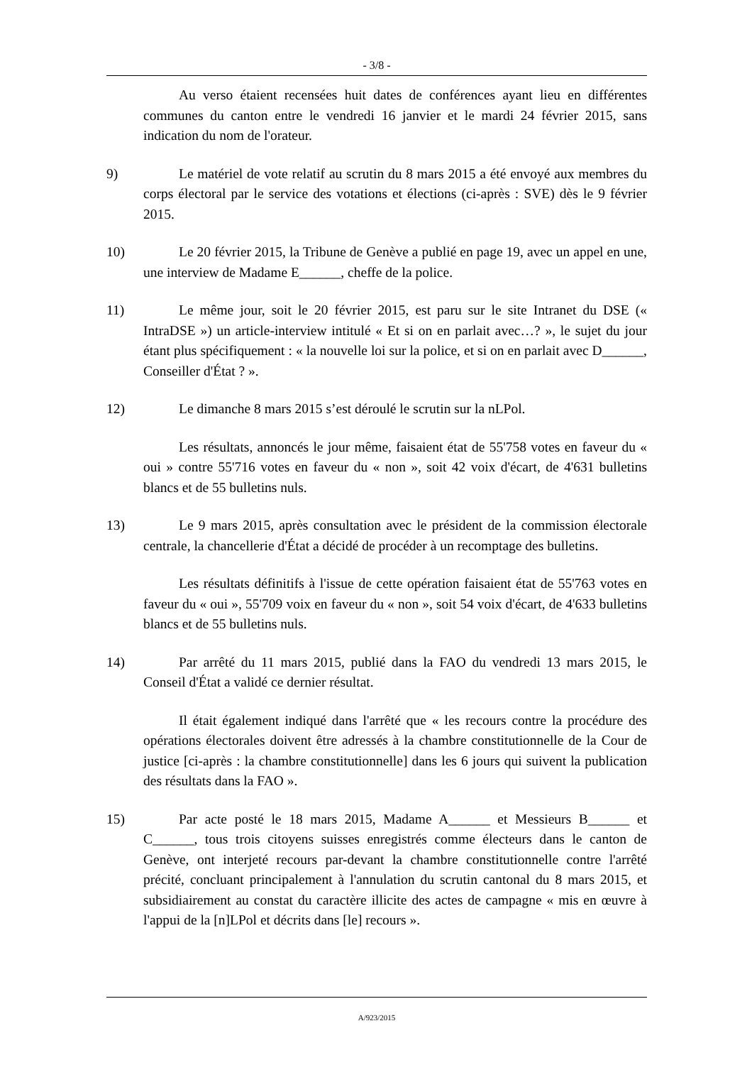- 3/8 -
Au verso étaient recensées huit dates de conférences ayant lieu en différentes communes du canton entre le vendredi 16 janvier et le mardi 24 février 2015, sans indication du nom de l'orateur.
9) Le matériel de vote relatif au scrutin du 8 mars 2015 a été envoyé aux membres du corps électoral par le service des votations et élections (ci-après : SVE) dès le 9 février 2015.
10) Le 20 février 2015, la Tribune de Genève a publié en page 19, avec un appel en une, une interview de Madame E______, cheffe de la police.
11) Le même jour, soit le 20 février 2015, est paru sur le site Intranet du DSE (« IntraDSE ») un article-interview intitulé « Et si on en parlait avec…? », le sujet du jour étant plus spécifiquement : « la nouvelle loi sur la police, et si on en parlait avec D______, Conseiller d'État ? ».
12) Le dimanche 8 mars 2015 s’est déroulé le scrutin sur la nLPol.
Les résultats, annoncés le jour même, faisaient état de 55'758 votes en faveur du « oui » contre 55'716 votes en faveur du « non », soit 42 voix d'écart, de 4'631 bulletins blancs et de 55 bulletins nuls.
13) Le 9 mars 2015, après consultation avec le président de la commission électorale centrale, la chancellerie d'État a décidé de procéder à un recomptage des bulletins.
Les résultats définitifs à l'issue de cette opération faisaient état de 55'763 votes en faveur du « oui », 55'709 voix en faveur du « non », soit 54 voix d'écart, de 4'633 bulletins blancs et de 55 bulletins nuls.
14) Par arrêté du 11 mars 2015, publié dans la FAO du vendredi 13 mars 2015, le Conseil d'État a validé ce dernier résultat.
Il était également indiqué dans l'arrêté que « les recours contre la procédure des opérations électorales doivent être adressés à la chambre constitutionnelle de la Cour de justice [ci-après : la chambre constitutionnelle] dans les 6 jours qui suivent la publication des résultats dans la FAO ».
15) Par acte posté le 18 mars 2015, Madame A______ et Messieurs B______ et C______, tous trois citoyens suisses enregistrés comme électeurs dans le canton de Genève, ont interjeté recours par-devant la chambre constitutionnelle contre l'arrêté précité, concluant principalement à l'annulation du scrutin cantonal du 8 mars 2015, et subsidiairement au constat du caractère illicite des actes de campagne « mis en œuvre à l'appui de la [n]LPol et décrits dans [le] recours ».
A/923/2015